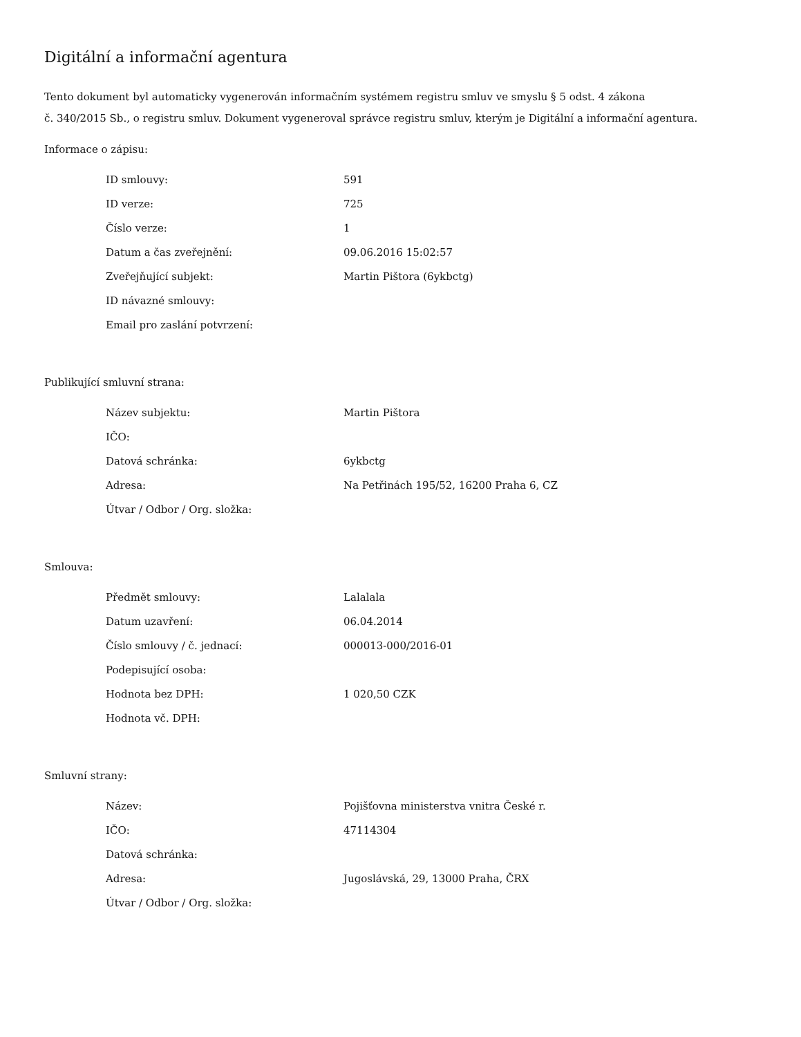Digitální a informační agentura
Tento dokument byl automaticky vygenerován informačním systémem registru smluv ve smyslu § 5 odst. 4 zákona
č. 340/2015 Sb., o registru smluv. Dokument vygeneroval správce registru smluv, kterým je Digitální a informační agentura.
Informace o zápisu:
| ID smlouvy: | 591 |
| ID verze: | 725 |
| Číslo verze: | 1 |
| Datum a čas zveřejnění: | 09.06.2016 15:02:57 |
| Zveřejňující subjekt: | Martin Pištora (6ykbctg) |
| ID návazné smlouvy: | |
| Email pro zaslání potvrzení: | |
Publikující smluvní strana:
| Název subjektu: | Martin Pištora |
| IČO: | |
| Datová schránka: | 6ykbctg |
| Adresa: | Na Petřinách 195/52, 16200 Praha 6, CZ |
| Útvar / Odbor / Org. složka: | |
Smlouva:
| Předmět smlouvy: | Lalalala |
| Datum uzavření: | 06.04.2014 |
| Číslo smlouvy / č. jednací: | 000013-000/2016-01 |
| Podepisující osoba: | |
| Hodnota bez DPH: | 1 020,50 CZK |
| Hodnota vč. DPH: | |
Smluvní strany:
| Název: | Pojišťovna ministerstva vnitra České r. |
| IČO: | 47114304 |
| Datová schránka: | |
| Adresa: | Jugoslávská, 29, 13000 Praha, ČRX |
| Útvar / Odbor / Org. složka: | |